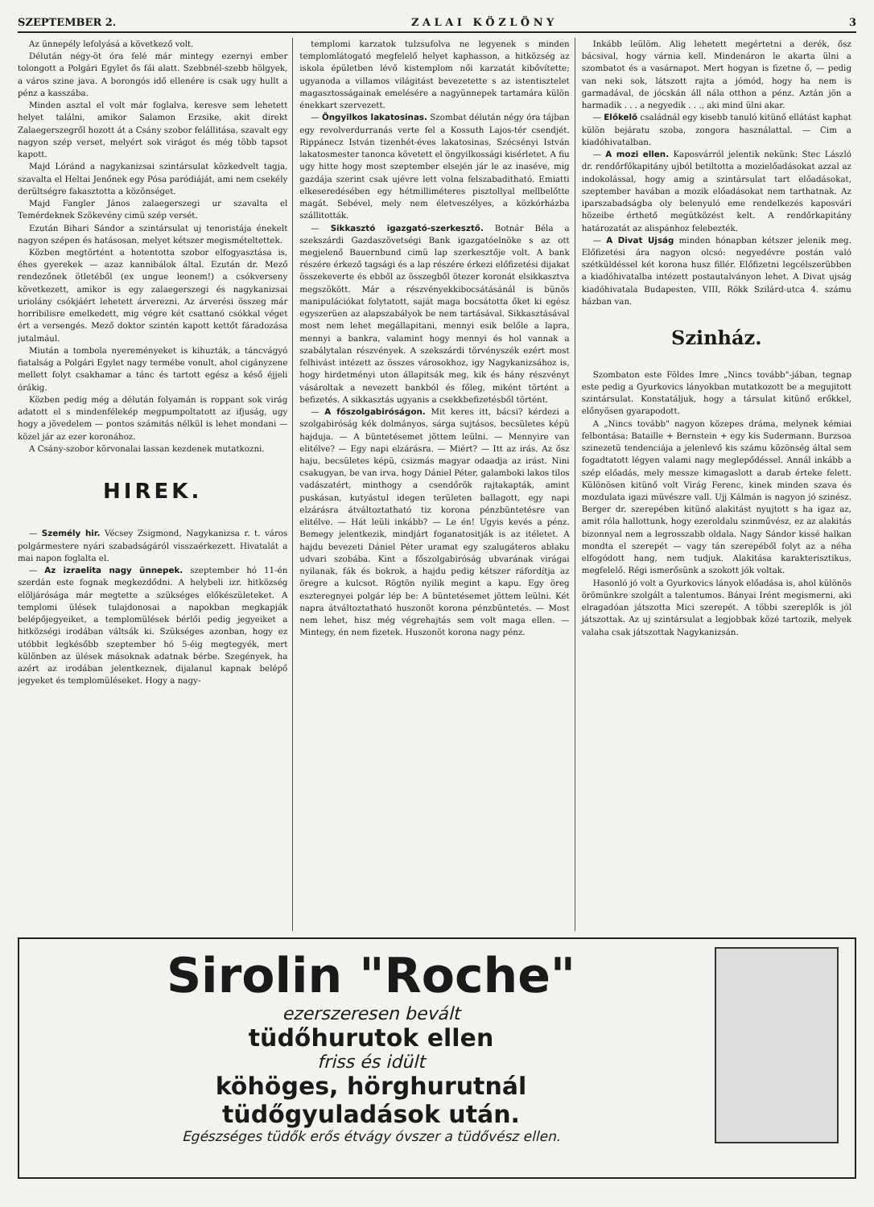SZEPTEMBER 2. Z A L A I K Ö Z L Ö N Y 3
Az ünnepély lefolyásá a következő volt.
Délután négy-öt óra felé már mintegy ezernyi ember tolongott a Polgári Egylet ős fái alatt. Szebbnél-szebb hölgyek, a város szine java. A borongós idő ellenére is csak ugy hullt a pénz a kasszába.
Minden asztal el volt már foglalva, keresve sem lehetett helyet találni, amikor Salamon Erzsike, akit direkt Zalaegerszegről hozott át a Csány szobor felállitása, szavalt egy nagyon szép verset, melyért sok virágot és még több tapsot kapott.
Majd Lóránd a nagykanizsai szintársulat közkedvelt tagja, szavalta el Heltai Jenőnek egy Pósa paródiáját, ami nem csekély derültségre fakasztotta a közönséget.
Majd Fangler János zalaegerszegi ur szavalta el Temérdeknek Szökevény cimü szép versét.
Ezután Bihari Sándor a szintársulat uj tenoristája énekelt nagyon szépen és hatásosan, melyet kétszer megismételtettek.
Közben megtörtént a hotentotta szobor elfogyasztása is, éhes gyerekek — azaz kannibálok által. Ezután dr. Mező rendezőnek ötletéből (ex ungue leonem!) a csókverseny következett, amikor is egy zalaegerszegi és nagykanizsai uriolány csókjáért lehetett árverezni. Az árverési összeg már horribilisre emelkedett, mig végre két csattanó csókkal véget ért a versengés. Mező doktor szintén kapott kettőt fáradozása jutalmául.
Miután a tombola nyereményeket is kihuzták, a táncvágyó fiatalság a Polgári Egylet nagy termébe vonult, ahol cigányzene mellett folyt csakhamar a tánc és tartott egész a késő éjjeli órákig.
Közben pedig még a délután folyamán is roppant sok virág adatott el s mindenfélekép megpumpoltatott az ifjuság, ugy hogy a jövedelem — pontos számitás nélkül is lehet mondani — közel jár az ezer koronához.
A Csány-szobor körvonalai lassan kezdenek mutatkozni.
HIREK.
— Személy hir. Vécsey Zsigmond, Nagykanizsa r. t. város polgármestere nyári szabadságáról visszaérkezett. Hivatalát a mai napon foglalta el.
— Az izraelita nagy ünnepek. szeptember hó 11-én szerdán este fognak megkezdődni. A helybeli izr. hitközség elöljárósága már megtette a szükséges előkészületeket. A templomi ülések tulajdonosai a napokban megkapják belépőjegyeiket, a templomülések bérlői pedig jegyeiket a hitközségi irodában váltsák ki. Szükséges azonban, hogy ez utóbbit legkésőbb szeptember hó 5-éig megtegyék, mert különben az ülések másoknak adatnak bérbe. Szegények, ha azért az irodában jelentkeznek, dijalanul kapnak belépő jegyeket és templomüléseket. Hogy a nagy-
templomi karzatok tulzsufolva ne legyenek s minden templomlátogató megfelelő helyet kaphasson, a hitközség az iskola épületben lévő kistemplom női karzatát kibővítette; ugyanoda a villamos világitást bevezetette s az istentisztelet magasztosságainak emelésére a nagyünnepek tartamára külön énekkart szervezett.
— Öngyilkos lakatosinas. Szombat délután négy óra tájban egy revolverdurranás verte fel a Kossuth Lajos-tér csendjét. Rippánecz István tizenhét-éves lakatosinas, Szécsényi István lakatosmester tanonca követett el öngyilkossági kisérletet. A fiu ugy hitte hogy most szeptember elsején jár le az inasévе, mig gazdája szerint csak ujévre lett volna felszabaditható. Emiatti elkeseredésében egy hétmilliméteres pisztollyal mellbelőtte magát. Sebével, mely nem életveszélyes, a közkórházba szállitották.
— Sikkasztó igazgató-szerkesztő. Botnár Béla a szekszárdi Gazdaszövetségi Bank igazgatóelnöke s az ott megjelenő Bauernbund cimü lap szerkesztője volt. A bank részére érkező tagsági és a lap részére érkezi előfizetési dijakat összekeverte és ebből az összegből ötezer koronát elsikkasztva megszökött. Már a részvényekkibocsátásánál is bünös manipulációkat folytatott, saját maga bocsátotta őket ki egész egyszerüen az alapszabályok be nem tartásával. Sikkasztásával most nem lehet megállapitani, mennyi esik belőle a lapra, mennyi a bankra, valamint hogy mennyi és hol vannak a szabálytalan részvények. A szekszárdi törvényszék ezért most felhivást intézett az összes városokhoz, igy Nagykanizsához is, hogy hirdetményi uton állapitsák meg, kik és hány részvényt vásároltak a nevezett bankból és főleg, miként történt a befizetés. A sikkasztás ugyanis a csekkbefizetésből történt.
— A főszolgabiróságon. Mit keres itt, bácsi? kérdezi a szolgabiróság kék dolmányos, sárga sujtásos, becsületes képü hajduja. — A büntetésemet jöttem leülni. — Mennyire van elitélve? — Egy napi elzárásra. — Miért? — Itt az irás. Az ősz haju, becsületes képü, csizmás magyar odaadja az irást. Nini csakugyan, be van irva, hogy Dániel Péter, galamboki lakos tilos vadászatért, minthogy a csendőrök rajtakapták, amint puskásan, kutyástul idegen területen ballagott, egy napi elzárásra átváltoztatható tiz korona pénzbüntetésre van elitélve. — Hát leüli inkább? — Le én! Ugyis kevés a pénz. Bemegy jelentkezik, mindjárt foganatositják is az itéletet. A hajdu bevezeti Dániel Péter uramat egy szalugáteros ablaku udvari szobába. Kint a főszolgabiróság ubvarának virágai nyilanak, fák és bokrok, a hajdu pedig kétszer ráfordítja az öregre a kulcsot. Rögtön nyilik megint a kapu. Egy öreg eszteregnyei polgár lép be: A büntetésemet jöttem leülni. Két napra átváltoztatható huszonöt korona pénzbüntetés. — Most nem lehet, hisz még végrehajtás sem volt maga ellen. — Mintegy, én nem fizetek. Huszonöt korona nagy pénz.
Inkább leülöm. Alig lehetett megértetni a derék, ősz bácsival, hogy várnia kell. Mindenáron le akarta ülni a szombatot és a vasárnapot. Mert hogyan is fizetne ő, — pedig van neki sok, látszott rajta a jómód, hogy ha nem is garmadával, de jócskán áll nála otthon a pénz. Aztán jön a harmadik . . . a negyedik . . ., aki mind ülni akar.
— Előkelő családnál egy kisebb tanuló kitünő ellátást kaphat külön bejáratu szoba, zongora használattal. — Cim a kiadóhivatalban.
— A mozi ellen. Kaposvárról jelentik nekünk: Stec László dr. rendőrfőkapitány ujból betiltotta a mozielőadásokat azzal az indokolással, hogy amig a szintársulat tart előadásokat, szeptember havában a mozik előadásokat nem tarthatnak. Az iparszabadságba oly belenyuló eme rendelkezés kaposvári hözeibe érthető megütközést kelt. A rendőrkapitány határozatát az alispánhoz felebezték.
— A Divat Ujság minden hónapban kétszer jelenik meg. Előfizetési ára nagyon olcsó: negyedévre postán való szétküldéssel két korona husz fillér. Előfizetni legcélszerübben a kiadóhivatalba intézett postautalványon lehet. A Divat ujság kiadóhivatala Budapesten, VIII, Rökk Szilárd-utca 4. számu házban van.
Szinház.
Szombaton este Földes Imre „Nincs tovább"-jában, tegnap este pedig a Gyurkovics lányokban mutatkozott be a megujitott szintársulat. Konstatáljuk, hogy a társulat kitünő erőkkel, előnyösen gyarapodott.
A „Nincs tovább" nagyon közepes dráma, melynek kémiai felbontása: Bataille + Bernstein + egy kis Sudermann. Burzsoa szinezetü tendenciája a jelenlevő kis számu közönség által sem fogadtatott légyen valami nagy meglepődéssel. Annál inkább a szép előadás, mely messze kimagaslott a darab érteke felett. Különösen kitünő volt Virág Ferenc, kinek minden szava és mozdulata igazi müvészre vall. Ujj Kálmán is nagyon jó szinész. Berger dr. szerepében kitünő alakitást nyujtott s ha igaz az, amit róla hallottunk, hogy ezeroldalu szinművész, ez az alakitás bizonnyal nem a legrosszabb oldala. Nagy Sándor kissé halkan mondta el szerepét — vagy tán szerepéből folyt az a néha elfogódott hang, nem tudjuk. Alakitása karakterisztikus, megfelelő. Régi ismerősünk a szokott jók voltak.
Hasonló jó volt a Gyurkovics lányok előadása is, ahol különös örömünkre szolgált a talentumos. Bányai Irént megismerni, aki elragadóan játszotta Mici szerepét. A többi szereplők is jól játszottak. Az uj szintársulat a legjobbak közé tartozik, melyek valaha csak játszottak Nagykanizsán.
Sirolin "Roche"
ezerszeresen bevált
tüdőhurutok ellen
friss és idült
köhöges, hörghurutnál
tüdőgyuladások után.
Egészséges tüdők erős étvágy óvszer a tüdővész ellen.